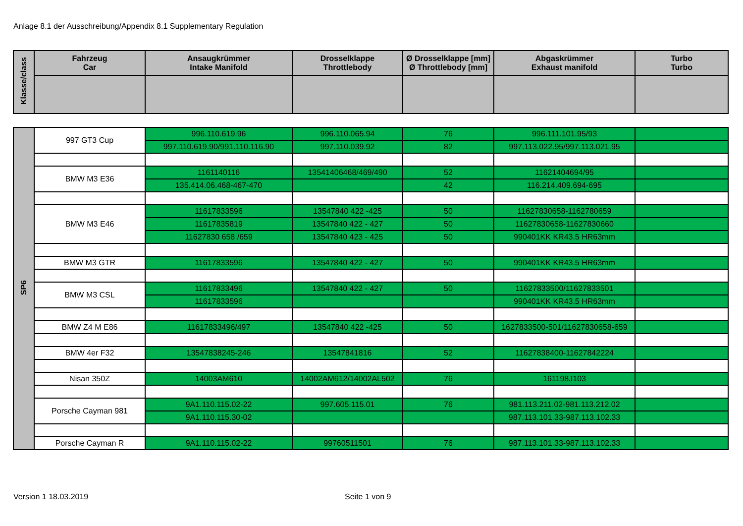Anlage 8.1 der Ausschreibung/Appendix 8.1 Supplementary Regulation
| Klasse/class | Fahrzeug Car | Ansaugkrümmer Intake Manifold | Drosselklappe Throttlebody | Ø Drosselklappe [mm] Ø Throttlebody [mm] | Abgaskrümmer Exhaust manifold | Turbo Turbo |
| --- | --- | --- | --- | --- | --- | --- |
| SP6 | 997 GT3 Cup | 996.110.619.96 | 996.110.065.94 | 76 | 996.111.101.95/93 | |
| | | 997.110.619.90/991.110.116.90 | 997.110.039.92 | 82 | 997.113.022.95/997.113.021.95 | |
| | BMW M3 E36 | 1161140116 | 13541406468/469/490 | 52 | 11621404694/95 | |
| | | 135.414.06.468-467-470 | | 42 | 116.214.409.694-695 | |
| | BMW M3 E46 | 11617833596 | 13547840 422 -425 | 50 | 11627830658-1162780659 | |
| | | 11617835819 | 13547840 422 - 427 | 50 | 11627830658-11627830660 | |
| | | 11627830 658 /659 | 13547840 423 - 425 | 50 | 990401KK KR43.5 HR63mm | |
| | BMW M3 GTR | 11617833596 | 13547840 422 - 427 | 50 | 990401KK KR43.5 HR63mm | |
| | BMW M3 CSL | 11617833496 | 13547840 422 - 427 | 50 | 11627833500/11627833501 | |
| | | 11617833596 | | | 990401KK KR43.5 HR63mm | |
| | BMW Z4 M E86 | 11617833496/497 | 13547840 422 -425 | 50 | 1627833500-501/11627830658-659 | |
| | BMW 4er F32 | 13547838245-246 | 13547841816 | 52 | 11627838400-11627842224 | |
| | Nisan 350Z | 14003AM610 | 14002AM612/14002AL502 | 76 | 161198J103 | |
| | Porsche Cayman 981 | 9A1.110.115.02-22 | 997.605.115.01 | 76 | 981.113.211.02-981.113.212.02 | |
| | | 9A1.110.115.30-02 | | | 987.113.101.33-987.113.102.33 | |
| | Porsche Cayman R | 9A1.110.115.02-22 | 99760511501 | 76 | 987.113.101.33-987.113.102.33 | |
Version 1 18.03.2019 Seite 1 von 9